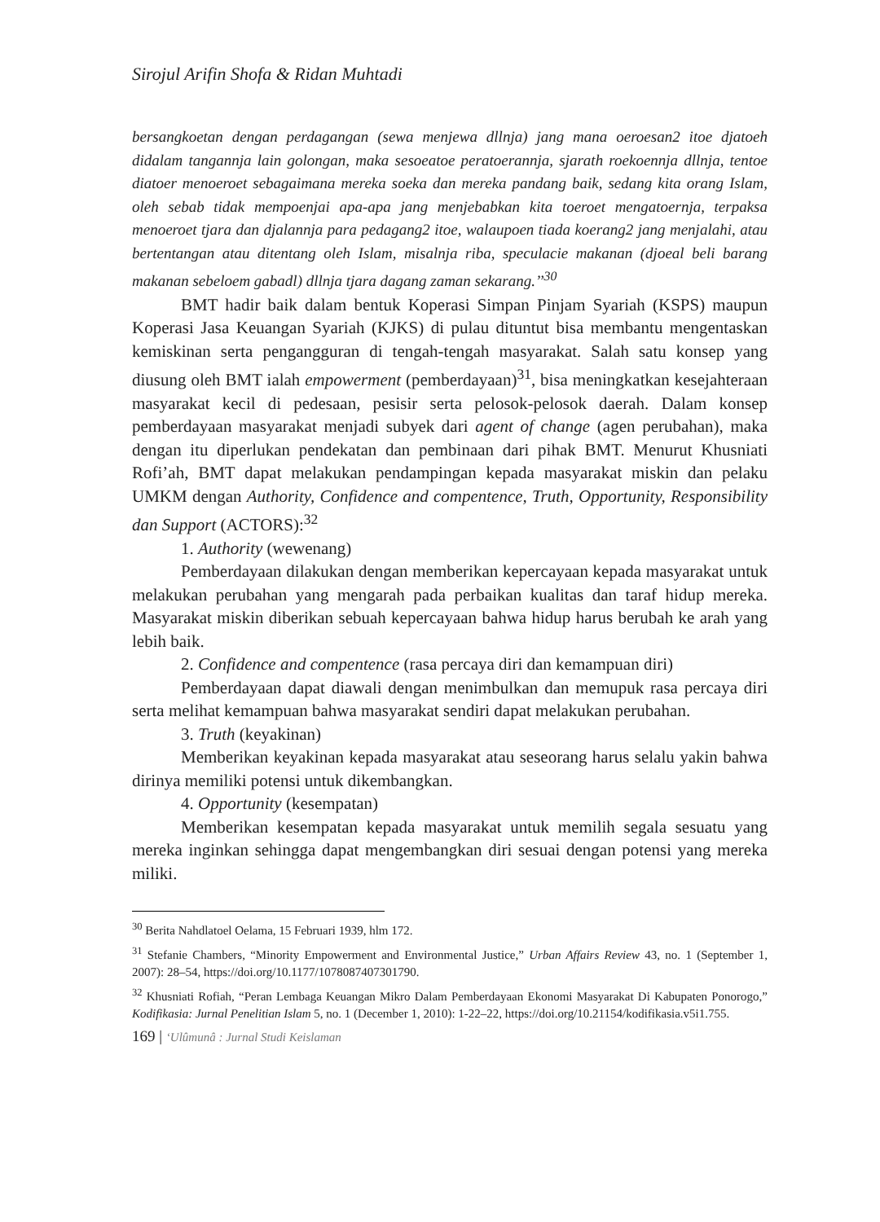Sirojul Arifin Shofa & Ridan Muhtadi
bersangkoetan dengan perdagangan (sewa menjewa dllnja) jang mana oeroesan2 itoe djatoeh didalam tangannja lain golongan, maka sesoeatoe peratoerannja, sjarath roekoennja dllnja, tentoe diatoer menoeroet sebagaimana mereka soeka dan mereka pandang baik, sedang kita orang Islam, oleh sebab tidak mempoenjai apa-apa jang menjebabkan kita toeroet mengatoernja, terpaksa menoeroet tjara dan djalannja para pedagang2 itoe, walaupoen tiada koerang2 jang menjalahi, atau bertentangan atau ditentang oleh Islam, misalnja riba, speculacie makanan (djoeal beli barang makanan sebeloem gabadl) dllnja tjara dagang zaman sekarang.’’<sup>30</sup>
BMT hadir baik dalam bentuk Koperasi Simpan Pinjam Syariah (KSPS) maupun Koperasi Jasa Keuangan Syariah (KJKS) di pulau dituntut bisa membantu mengentaskan kemiskinan serta pengangguran di tengah-tengah masyarakat. Salah satu konsep yang diusung oleh BMT ialah empowerment (pemberdayaan)<sup>31</sup>, bisa meningkatkan kesejahteraan masyarakat kecil di pedesaan, pesisir serta pelosok-pelosok daerah. Dalam konsep pemberdayaan masyarakat menjadi subyek dari agent of change (agen perubahan), maka dengan itu diperlukan pendekatan dan pembinaan dari pihak BMT. Menurut Khusniati Rofi’ah, BMT dapat melakukan pendampingan kepada masyarakat miskin dan pelaku UMKM dengan Authority, Confidence and compentence, Truth, Opportunity, Responsibility dan Support (ACTORS):<sup>32</sup>
1. Authority (wewenang)
Pemberdayaan dilakukan dengan memberikan kepercayaan kepada masyarakat untuk melakukan perubahan yang mengarah pada perbaikan kualitas dan taraf hidup mereka. Masyarakat miskin diberikan sebuah kepercayaan bahwa hidup harus berubah ke arah yang lebih baik.
2. Confidence and compentence (rasa percaya diri dan kemampuan diri)
Pemberdayaan dapat diawali dengan menimbulkan dan memupuk rasa percaya diri serta melihat kemampuan bahwa masyarakat sendiri dapat melakukan perubahan.
3. Truth (keyakinan)
Memberikan keyakinan kepada masyarakat atau seseorang harus selalu yakin bahwa dirinya memiliki potensi untuk dikembangkan.
4. Opportunity (kesempatan)
Memberikan kesempatan kepada masyarakat untuk memilih segala sesuatu yang mereka inginkan sehingga dapat mengembangkan diri sesuai dengan potensi yang mereka miliki.
<sup>30</sup> Berita Nahdlatoel Oelama, 15 Februari 1939, hlm 172.
<sup>31</sup> Stefanie Chambers, “Minority Empowerment and Environmental Justice,” Urban Affairs Review 43, no. 1 (September 1, 2007): 28–54, https://doi.org/10.1177/1078087407301790.
<sup>32</sup> Khusniati Rofiah, “Peran Lembaga Keuangan Mikro Dalam Pemberdayaan Ekonomi Masyarakat Di Kabupaten Ponorogo,” Kodifikasia: Jurnal Penelitian Islam 5, no. 1 (December 1, 2010): 1-22–22, https://doi.org/10.21154/kodifikasia.v5i1.755.
169 | ‘Ulûmunâ : Jurnal Studi Keislaman